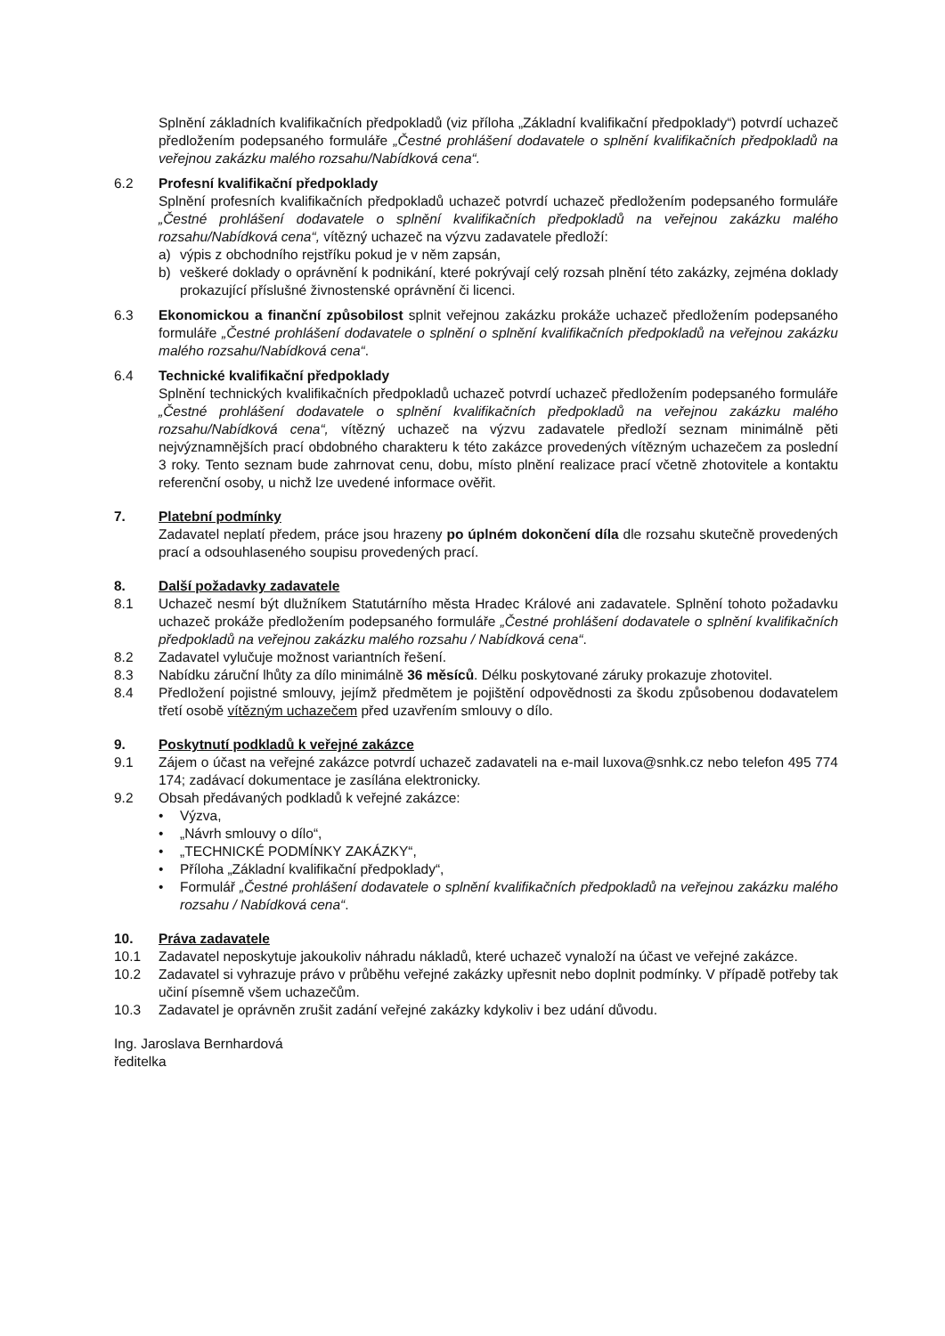Splnění základních kvalifikačních předpokladů (viz příloha „Základní kvalifikační předpoklady“) potvrdí uchazeč předložením podepsaného formuláře „Čestné prohlášení dodavatele o splnění kvalifikačních předpokladů na veřejnou zakázku malého rozsahu/Nabídková cena“.
6.2 Profesní kvalifikační předpoklady
Splnění profesních kvalifikačních předpokladů uchazeč potvrdí uchazeč předložením podepsaného formuláře „Čestné prohlášení dodavatele o splnění kvalifikačních předpokladů na veřejnou zakázku malého rozsahu/Nabídková cena“, vítězný uchazeč na výzvu zadavatele předloží:
a) výpis z obchodního rejstříku pokud je v něm zapsán,
b) veškeré doklady o oprávnění k podnikání, které pokrývají celý rozsah plnění této zakázky, zejména doklady prokazující příslušné živnostenské oprávnění či licenci.
6.3 Ekonomickou a finanční způsobilost splnit veřejnou zakázku prokáže uchazeč předložením podepsaného formuláře „Čestné prohlášení dodavatele o splnění o splnění kvalifikačních předpokladů na veřejnou zakázku malého rozsahu/Nabídková cena“.
6.4 Technické kvalifikační předpoklady
Splnění technických kvalifikačních předpokladů uchazeč potvrdí uchazeč předložením podepsaného formuláře „Čestné prohlášení dodavatele o splnění kvalifikačních předpokladů na veřejnou zakázku malého rozsahu/Nabídková cena“, vítězný uchazeč na výzvu zadavatele předloží seznam minimálně pěti nejvýznamnějších prací obdobného charakteru k této zakázce provedených vítězným uchazečem za poslední 3 roky. Tento seznam bude zahrnovat cenu, dobu, místo plnění realizace prací včetně zhotovitele a kontaktu referenční osoby, u nichž lze uvedené informace ověřit.
7. Platební podmínky
Zadavatel neplatí předem, práce jsou hrazeny po úplném dokončení díla dle rozsahu skutečně provedených prací a odsouhlaseného soupisu provedených prací.
8. Další požadavky zadavatele
8.1 Uchazeč nesmí být dlužníkem Statutárního města Hradec Králové ani zadavatele. Splnění tohoto požadavku uchazeč prokáže předložením podepsaného formuláře „Čestné prohlášení dodavatele o splnění kvalifikačních předpokladů na veřejnou zakázku malého rozsahu / Nabídková cena“.
8.2 Zadavatel vylučuje možnost variantních řešení.
8.3 Nabídku záruční lhůty za dílo minimálně 36 měsíců. Délku poskytované záruky prokazuje zhotovitel.
8.4 Předložení pojistné smlouvy, jejímž předmětem je pojištění odpovědnosti za škodu způsobenou dodavatelem třetí osobě vítězným uchazečem před uzavřením smlouvy o dílo.
9. Poskytnutí podkladů k veřejné zakázce
9.1 Zájem o účast na veřejné zakázce potvrdí uchazeč zadavateli na e-mail luxova@snhk.cz nebo telefon 495 774 174; zadávací dokumentace je zasílána elektronicky.
9.2 Obsah předávaných podkladů k veřejné zakázce:
• Výzva,
• „Návrh smlouvy o dílo“,
• „TECHNICKÉ PODMÍNKY ZAKÁZKY“,
• Příloha „Základní kvalifikační předpoklady“,
• Formulář „Čestné prohlášení dodavatele o splnění kvalifikačních předpokladů na veřejnou zakázku malého rozsahu / Nabídková cena“.
10. Práva zadavatele
10.1 Zadavatel neposkytuje jakoukoliv náhradu nákladů, které uchazeč vynaloží na účast ve veřejné zakázce.
10.2 Zadavatel si vyhrazuje právo v průběhu veřejné zakázky upřesnit nebo doplnit podmínky. V případě potřeby tak učiní písemně všem uchazečům.
10.3 Zadavatel je oprávněn zrušit zadání veřejné zakázky kdykoliv i bez udání důvodu.
Ing. Jaroslava Bernhardová
ředitelka